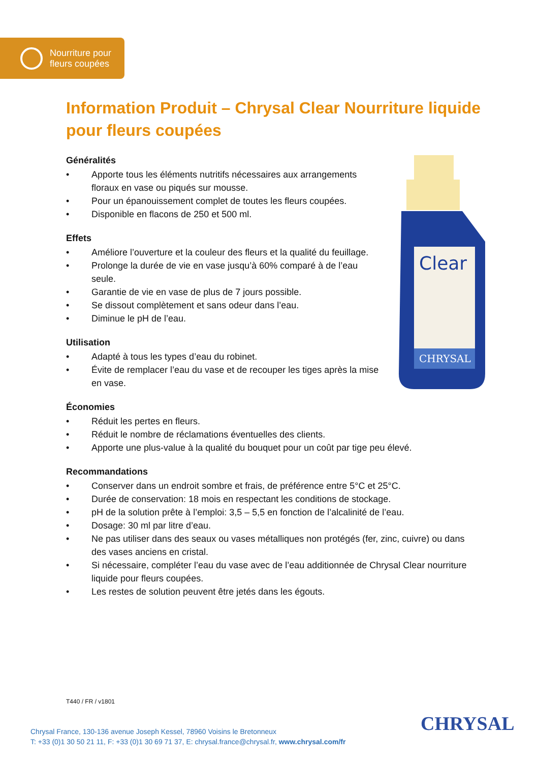Nourriture pour
fleurs coupées
Information Produit – Chrysal Clear Nourriture liquide pour fleurs coupées
Clear
CHRYSAL
Généralités
• Apporte tous les éléments nutritifs nécessaires aux arrangements floraux en vase ou piqués sur mousse.
• Pour un épanouissement complet de toutes les fleurs coupées.
• Disponible en flacons de 250 et 500 ml.
Effets
• Améliore l’ouverture et la couleur des fleurs et la qualité du feuillage.
• Prolonge la durée de vie en vase jusqu’à 60% comparé à de l’eau seule.
• Garantie de vie en vase de plus de 7 jours possible.
• Se dissout complètement et sans odeur dans l’eau.
• Diminue le pH de l’eau.
Utilisation
• Adapté à tous les types d’eau du robinet.
• Évite de remplacer l’eau du vase et de recouper les tiges après la mise en vase.
Économies
• Réduit les pertes en fleurs.
• Réduit le nombre de réclamations éventuelles des clients.
• Apporte une plus-value à la qualité du bouquet pour un coût par tige peu élevé.
Recommandations
• Conserver dans un endroit sombre et frais, de préférence entre 5°C et 25°C.
• Durée de conservation: 18 mois en respectant les conditions de stockage.
• pH de la solution prête à l’emploi: 3,5 – 5,5 en fonction de l’alcalinité de l’eau.
• Dosage: 30 ml par litre d’eau.
• Ne pas utiliser dans des seaux ou vases métalliques non protégés (fer, zinc, cuivre) ou dans des vases anciens en cristal.
• Si nécessaire, compléter l’eau du vase avec de l’eau additionnée de Chrysal Clear nourriture liquide pour fleurs coupées.
• Les restes de solution peuvent être jetés dans les égouts.
T440 / FR / v1801
Chrysal France, 130-136 avenue Joseph Kessel, 78960 Voisins le Bretonneux
T: +33 (0)1 30 50 21 11, F: +33 (0)1 30 69 71 37, E: chrysal.france@chrysal.fr, www.chrysal.com/fr
CHRYSAL